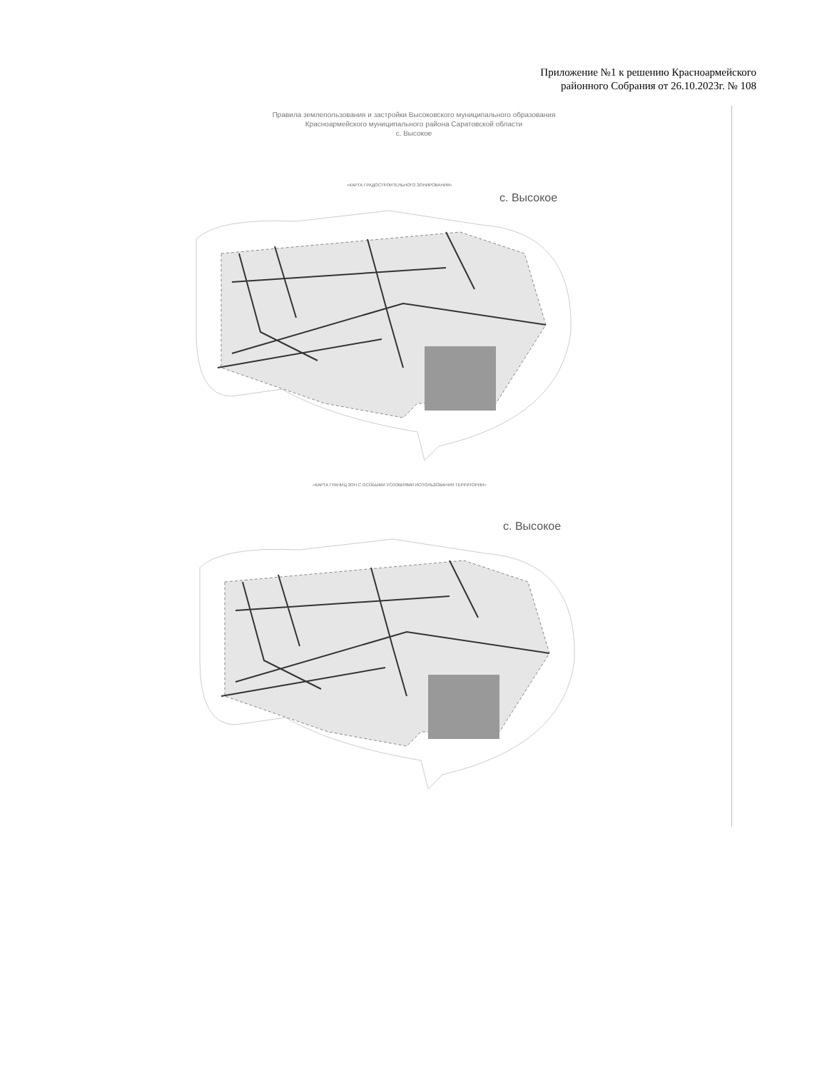Приложение №1 к решению Красноармейского районного Собрания от 26.10.2023г. № 108
Правила землепользования и застройки Высоковского муниципального образования
Красноармейского муниципального района Саратовской области
с. Высокое
«КАРТА ГРАДОСТРОИТЕЛЬНОГО ЗОНИРОВАНИЯ»
с. Высокое
«КАРТА ГРАНИЦ ЗОН С ОСОБЫМИ УСЛОВИЯМИ ИСПОЛЬЗОВАНИЯ ТЕРРИТОРИИ»
с. Высокое